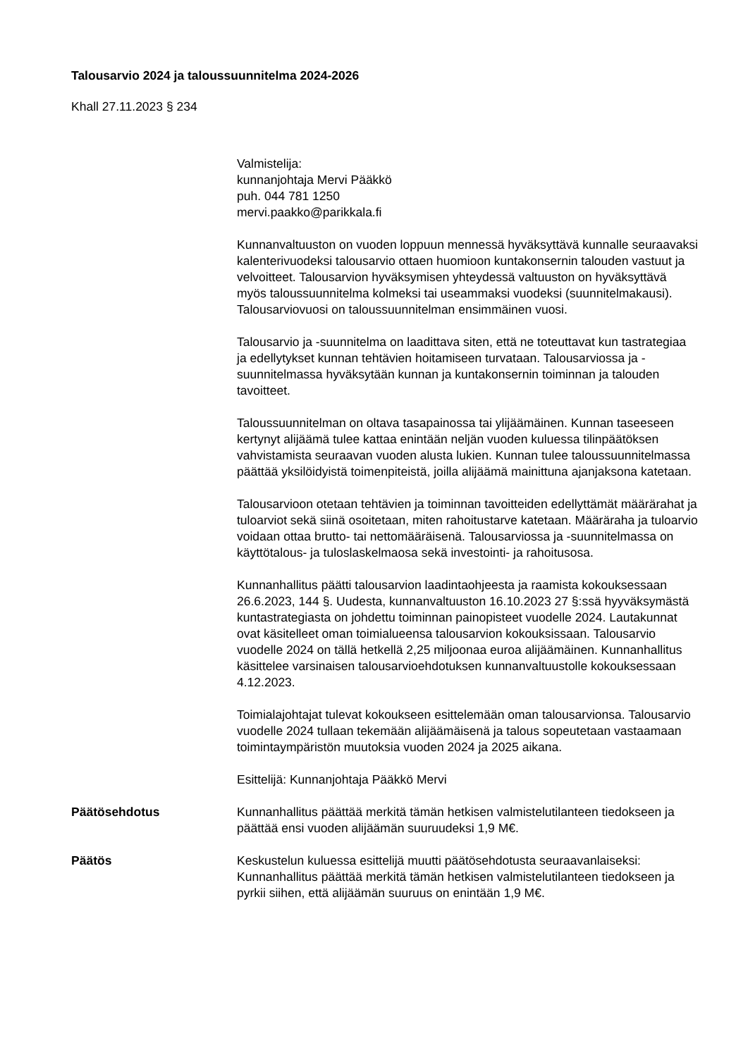Talousarvio 2024 ja taloussuunnitelma 2024-2026
Khall 27.11.2023 § 234
Valmistelija:
kunnanjohtaja Mervi Pääkkö
puh. 044 781 1250
mervi.paakko@parikkala.fi
Kunnanvaltuuston on vuoden loppuun mennessä hyväksyttävä kunnalle seuraavaksi kalenterivuodeksi talousarvio ottaen huomioon kuntakonsernin talouden vastuut ja velvoitteet. Talousarvion hyväksymisen yhteydessä valtuuston on hyväksyttävä myös taloussuunnitelma kolmeksi tai useammaksi vuodeksi (suunnitelmakausi). Talousarviovuosi on taloussuunnitelman ensimmäinen vuosi.
Talousarvio ja -suunnitelma on laadittava siten, että ne toteuttavat kun tastrategiaa ja edellytykset kunnan tehtävien hoitamiseen turvataan. Talousarviossa ja -suunnitelmassa hyväksytään kunnan ja kuntakonsernin toiminnan ja talouden tavoitteet.
Taloussuunnitelman on oltava tasapainossa tai ylijäämäinen. Kunnan taseeseen kertynyt alijäämä tulee kattaa enintään neljän vuoden kuluessa tilinpäätöksen vahvistamista seuraavan vuoden alusta lukien. Kunnan tulee taloussuunnitelmassa päättää yksilöidyistä toimenpiteistä, joilla alijäämä mainittuna ajanjaksona katetaan.
Talousarvioon otetaan tehtävien ja toiminnan tavoitteiden edellyttämät määrärahat ja tuloarviot sekä siinä osoitetaan, miten rahoitustarve katetaan. Määräraha ja tuloarvio voidaan ottaa brutto- tai nettomääräisenä. Talousarviossa ja -suunnitelmassa on käyttötalous- ja tuloslaskelmaosa sekä investointi- ja rahoitusosa.
Kunnanhallitus päätti talousarvion laadintaohjeesta ja raamista kokouksessaan 26.6.2023, 144 §. Uudesta, kunnanvaltuuston 16.10.2023 27 §:ssä hyyväksymästä kuntastrategiasta on johdettu toiminnan painopisteet vuodelle 2024. Lautakunnat ovat käsitelleet oman toimialueensa talousarvion kokouksissaan. Talousarvio vuodelle 2024 on tällä hetkellä 2,25 miljoonaa euroa alijäämäinen. Kunnanhallitus käsittelee varsinaisen talousarvioehdotuksen kunnanvaltuustolle kokouksessaan 4.12.2023.
Toimialajohtajat tulevat kokoukseen esittelemään oman talousarvionsa. Talousarvio vuodelle 2024 tullaan tekemään alijäämäisenä ja talous sopeutetaan vastaamaan toimintaympäristön muutoksia vuoden 2024 ja 2025 aikana.
Esittelijä: Kunnanjohtaja Pääkkö Mervi
Päätösehdotus Kunnanhallitus päättää merkitä tämän hetkisen valmistelutilanteen tiedokseen ja päättää ensi vuoden alijäämän suuruudeksi 1,9 M€.
Päätös Keskustelun kuluessa esittelijä muutti päätösehdotusta seuraavanlaiseksi: Kunnanhallitus päättää merkitä tämän hetkisen valmistelutilanteen tiedokseen ja pyrkii siihen, että alijäämän suuruus on enintään 1,9 M€.